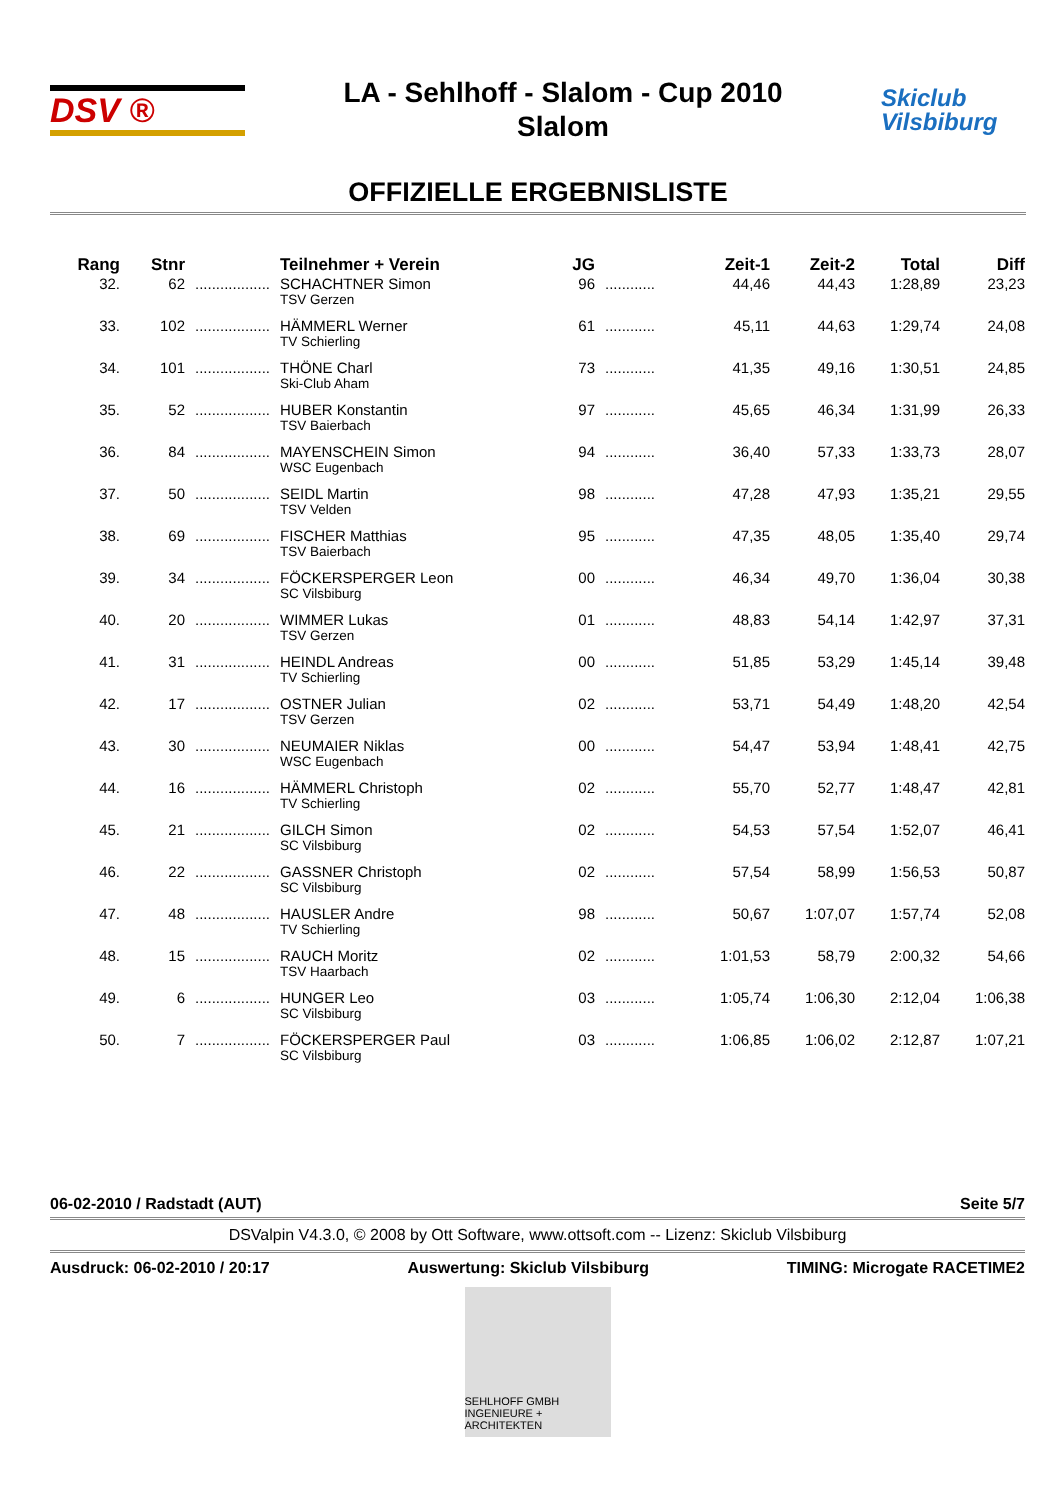DSV ®
LA - Sehlhoff - Slalom - Cup 2010
Slalom
Skiclub Vilsbiburg
OFFIZIELLE ERGEBNISLISTE
| Rang | Stnr | | Teilnehmer + Verein | JG | | Zeit-1 | Zeit-2 | Total | Diff |
| --- | --- | --- | --- | --- | --- | --- | --- | --- | --- |
| 32. | 62 | .................. | SCHACHTNER Simon TSV Gerzen | 96 | ............ | 44,46 | 44,43 | 1:28,89 | 23,23 |
| 33. | 102 | .................. | HÄMMERL Werner TV Schierling | 61 | ............ | 45,11 | 44,63 | 1:29,74 | 24,08 |
| 34. | 101 | .................. | THÖNE Charl Ski-Club Aham | 73 | ............ | 41,35 | 49,16 | 1:30,51 | 24,85 |
| 35. | 52 | .................. | HUBER Konstantin TSV Baierbach | 97 | ............ | 45,65 | 46,34 | 1:31,99 | 26,33 |
| 36. | 84 | .................. | MAYENSCHEIN Simon WSC Eugenbach | 94 | ............ | 36,40 | 57,33 | 1:33,73 | 28,07 |
| 37. | 50 | .................. | SEIDL Martin TSV Velden | 98 | ............ | 47,28 | 47,93 | 1:35,21 | 29,55 |
| 38. | 69 | .................. | FISCHER Matthias TSV Baierbach | 95 | ............ | 47,35 | 48,05 | 1:35,40 | 29,74 |
| 39. | 34 | .................. | FÖCKERSPERGER Leon SC Vilsbiburg | 00 | ............ | 46,34 | 49,70 | 1:36,04 | 30,38 |
| 40. | 20 | .................. | WIMMER Lukas TSV Gerzen | 01 | ............ | 48,83 | 54,14 | 1:42,97 | 37,31 |
| 41. | 31 | .................. | HEINDL Andreas TV Schierling | 00 | ............ | 51,85 | 53,29 | 1:45,14 | 39,48 |
| 42. | 17 | .................. | OSTNER Julian TSV Gerzen | 02 | ............ | 53,71 | 54,49 | 1:48,20 | 42,54 |
| 43. | 30 | .................. | NEUMAIER Niklas WSC Eugenbach | 00 | ............ | 54,47 | 53,94 | 1:48,41 | 42,75 |
| 44. | 16 | .................. | HÄMMERL Christoph TV Schierling | 02 | ............ | 55,70 | 52,77 | 1:48,47 | 42,81 |
| 45. | 21 | .................. | GILCH Simon SC Vilsbiburg | 02 | ............ | 54,53 | 57,54 | 1:52,07 | 46,41 |
| 46. | 22 | .................. | GASSNER Christoph SC Vilsbiburg | 02 | ............ | 57,54 | 58,99 | 1:56,53 | 50,87 |
| 47. | 48 | .................. | HAUSLER Andre TV Schierling | 98 | ............ | 50,67 | 1:07,07 | 1:57,74 | 52,08 |
| 48. | 15 | .................. | RAUCH Moritz TSV Haarbach | 02 | ............ | 1:01,53 | 58,79 | 2:00,32 | 54,66 |
| 49. | 6 | .................. | HUNGER Leo SC Vilsbiburg | 03 | ............ | 1:05,74 | 1:06,30 | 2:12,04 | 1:06,38 |
| 50. | 7 | .................. | FÖCKERSPERGER Paul SC Vilsbiburg | 03 | ............ | 1:06,85 | 1:06,02 | 2:12,87 | 1:07,21 |
06-02-2010 / Radstadt (AUT) Seite 5/7
DSValpin V4.3.0, © 2008 by Ott Software, www.ottsoft.com -- Lizenz: Skiclub Vilsbiburg
Ausdruck: 06-02-2010 / 20:17 Auswertung: Skiclub Vilsbiburg TIMING: Microgate RACETIME2
SEHLHOFF GMBH
INGENIEURE + ARCHITEKTEN